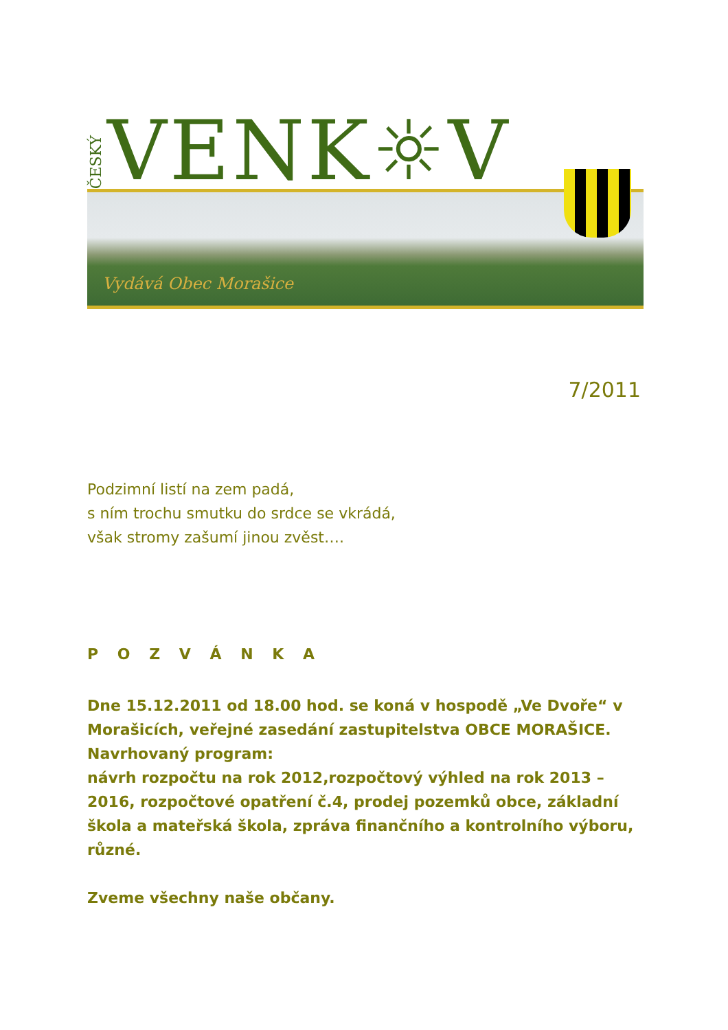ČESKÝ VENK☼V
Vydává Obec Morašice
7/2011
Podzimní listí na zem padá,
s ním trochu smutku do srdce se vkrádá,
však stromy zašumí jinou zvěst….
P O Z V Á N K A
Dne 15.12.2011 od 18.00 hod. se koná v hospodě „Ve Dvoře“ v Morašicích, veřejné zasedání zastupitelstva OBCE MORAŠICE.
Navrhovaný program:
návrh rozpočtu na rok 2012,rozpočtový výhled na rok 2013 – 2016, rozpočtové opatření č.4, prodej pozemků obce, základní škola a mateřská škola, zpráva finančního a kontrolního výboru, různé.
Zveme všechny naše občany.